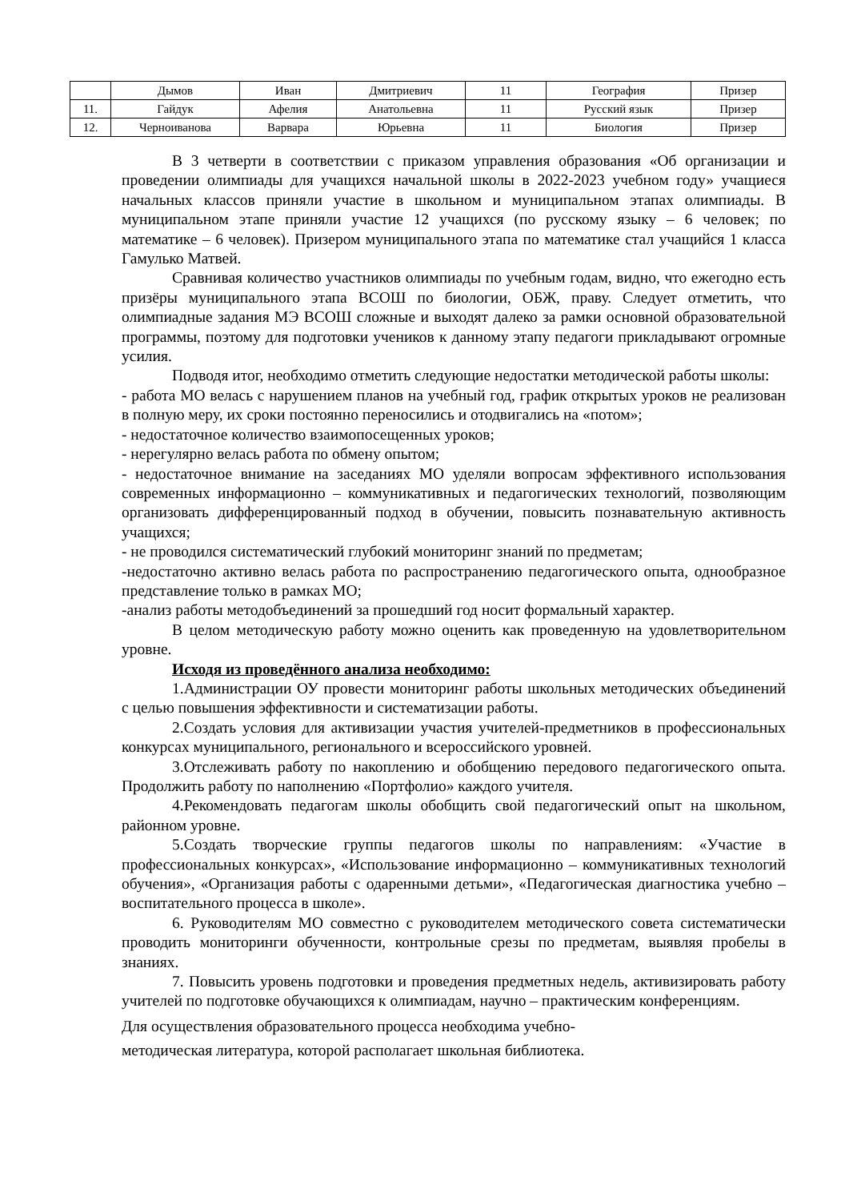| | Дымов | Иван | Дмитриевич | 11 | География | Призер |
| 11. | Гайдук | Афелия | Анатольевна | 11 | Русский язык | Призер |
| 12. | Черноиванова | Варвара | Юрьевна | 11 | Биология | Призер |
В 3 четверти в соответствии с приказом управления образования «Об организации и проведении олимпиады для учащихся начальной школы в 2022-2023 учебном году» учащиеся начальных классов приняли участие в школьном и муниципальном этапах олимпиады. В муниципальном этапе приняли участие 12 учащихся (по русскому языку – 6 человек; по математике – 6 человек). Призером муниципального этапа по математике стал учащийся 1 класса Гамулько Матвей.
Сравнивая количество участников олимпиады по учебным годам, видно, что ежегодно есть призёры муниципального этапа ВСОШ по биологии, ОБЖ, праву. Следует отметить, что олимпиадные задания МЭ ВСОШ сложные и выходят далеко за рамки основной образовательной программы, поэтому для подготовки учеников к данному этапу педагоги прикладывают огромные усилия.
Подводя итог, необходимо отметить следующие недостатки методической работы школы:
- работа МО велась с нарушением планов на учебный год, график открытых уроков не реализован в полную меру, их сроки постоянно переносились и отодвигались на «потом»;
- недостаточное количество взаимопосещенных уроков;
- нерегулярно велась работа по обмену опытом;
- недостаточное внимание на заседаниях МО уделяли вопросам эффективного использования современных информационно – коммуникативных и педагогических технологий, позволяющим организовать дифференцированный подход в обучении, повысить познавательную активность учащихся;
- не проводился систематический глубокий мониторинг знаний по предметам;
-недостаточно активно велась работа по распространению педагогического опыта, однообразное представление только в рамках МО;
-анализ работы методобъединений за прошедший год носит формальный характер.
В целом методическую работу можно оценить как проведенную на удовлетворительном уровне.
Исходя из проведённого анализа необходимо:
1.Администрации ОУ провести мониторинг работы школьных методических объединений с целью повышения эффективности и систематизации работы.
2.Создать условия для активизации участия учителей-предметников в профессиональных конкурсах муниципального, регионального и всероссийского уровней.
3.Отслеживать работу по накоплению и обобщению передового педагогического опыта. Продолжить работу по наполнению «Портфолио» каждого учителя.
4.Рекомендовать педагогам школы обобщить свой педагогический опыт на школьном, районном уровне.
5.Создать творческие группы педагогов школы по направлениям: «Участие в профессиональных конкурсах», «Использование информационно – коммуникативных технологий обучения», «Организация работы с одаренными детьми», «Педагогическая диагностика учебно – воспитательного процесса в школе».
6. Руководителям МО совместно с руководителем методического совета систематически проводить мониторинги обученности, контрольные срезы по предметам, выявляя пробелы в знаниях.
7. Повысить уровень подготовки и проведения предметных недель, активизировать работу учителей по подготовке обучающихся к олимпиадам, научно – практическим конференциям.
Для осуществления образовательного процесса необходима учебно-
методическая литература, которой располагает школьная библиотека.